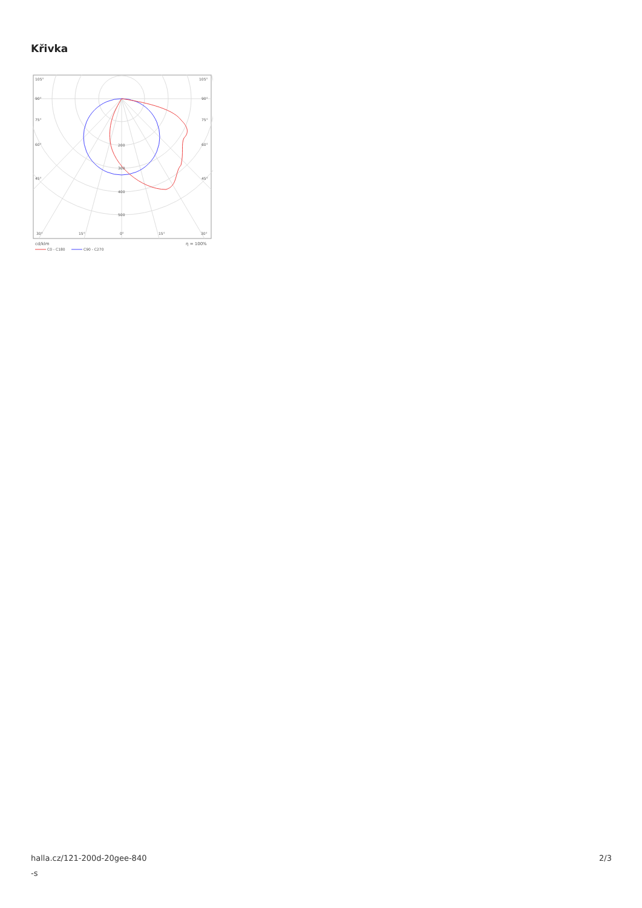Křivka
105°
105°
90°
90°
75°
75°
60°
60°
45°
45°
200
300
400
500
30°
15°
0°
15°
30°
cd/klm
η = 100%
C0 - C180
C90 - C270
halla.cz/121-200d-20gee-840
-s
2/3